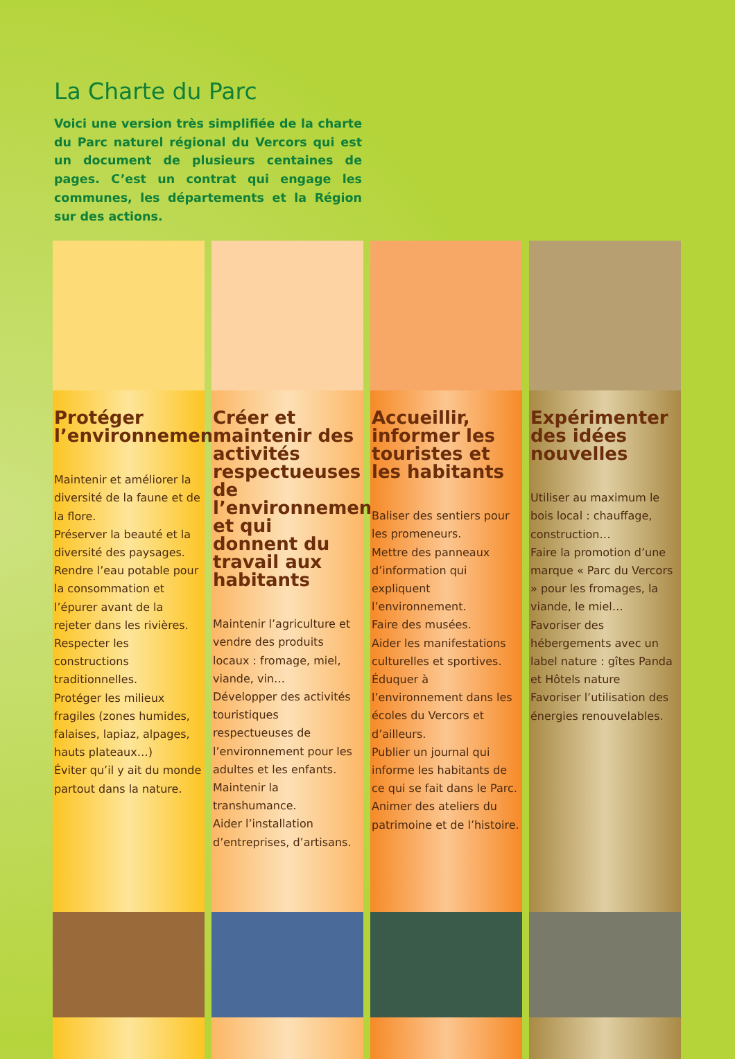La Charte du Parc
Voici une version très simplifiée de la charte du Parc naturel régional du Vercors qui est un document de plusieurs centaines de pages. C’est un contrat qui engage les communes, les départements et la Région sur des actions.
Protéger l’environnement
Maintenir et améliorer la diversité de la faune et de la flore.
Préserver la beauté et la diversité des paysages.
Rendre l’eau potable pour la consommation et l’épurer avant de la rejeter dans les rivières.
Respecter les constructions traditionnelles.
Protéger les milieux fragiles (zones humides, falaises, lapiaz, alpages, hauts plateaux…)
Éviter qu’il y ait du monde partout dans la nature.
Créer et maintenir des activités respectueuses de l’environnement et qui donnent du travail aux habitants
Maintenir l’agriculture et vendre des produits locaux : fromage, miel, viande, vin…
Développer des activités touristiques respectueuses de l’environnement pour les adultes et les enfants.
Maintenir la transhumance.
Aider l’installation d’entreprises, d’artisans.
Accueillir, informer les touristes et les habitants
Baliser des sentiers pour les promeneurs.
Mettre des panneaux d’information qui expliquent l’environnement.
Faire des musées.
Aider les manifestations culturelles et sportives.
Éduquer à l’environnement dans les écoles du Vercors et d’ailleurs.
Publier un journal qui informe les habitants de ce qui se fait dans le Parc.
Animer des ateliers du patrimoine et de l’histoire.
Expérimenter des idées nouvelles
Utiliser au maximum le bois local : chauffage, construction…
Faire la promotion d’une marque « Parc du Vercors » pour les fromages, la viande, le miel…
Favoriser des hébergements avec un label nature : gîtes Panda et Hôtels nature
Favoriser l’utilisation des énergies renouvelables.